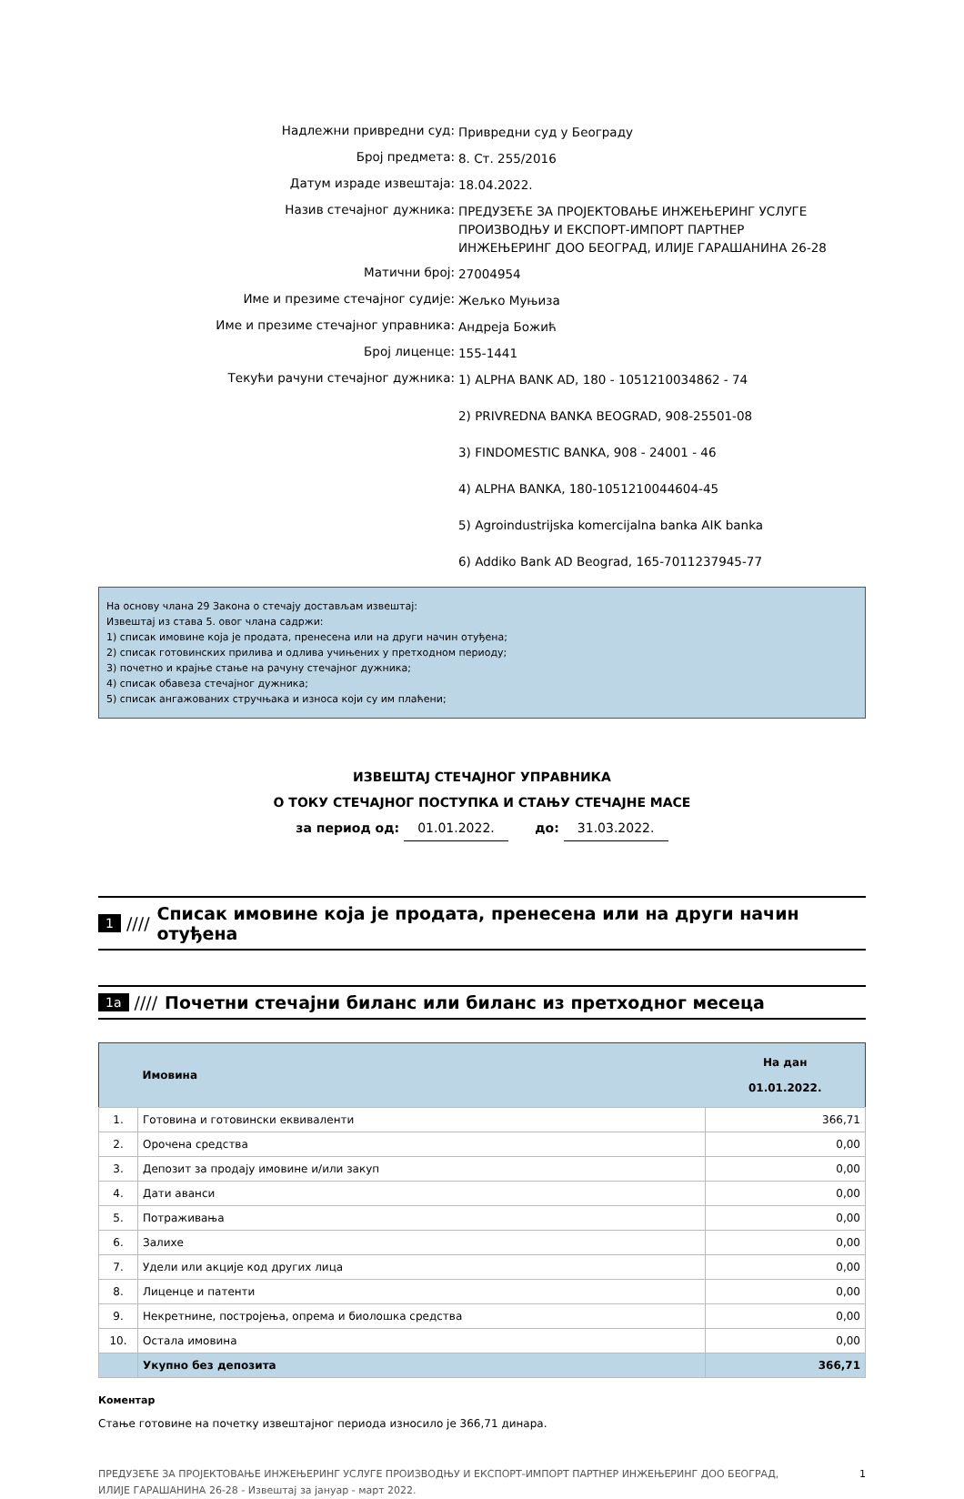Надлежни привредни суд:
Привредни суд у Београду
Број предмета:
8. Ст. 255/2016
Датум израде извештаја:
18.04.2022.
Назив стечајног дужника:
ПРЕДУЗЕЋЕ ЗА ПРОЈЕКТОВАЊЕ ИНЖЕЊЕРИНГ УСЛУГЕ
ПРОИЗВОДЊУ И ЕКСПОРТ-ИМПОРТ ПАРТНЕР
ИНЖЕЊЕРИНГ ДОО БЕОГРАД, ИЛИЈЕ ГАРАШАНИНА 26-28
Матични број:
27004954
Име и презиме стечајног судије:
Жељко Муњиза
Име и презиме стечајног управника:
Андреја Божић
Број лиценце:
155-1441
Текући рачуни стечајног дужника:
1) ALPHA BANK AD, 180 - 1051210034862 - 74
2) PRIVREDNA BANKA BEOGRAD, 908-25501-08
3) FINDOMESTIC BANKA, 908 - 24001 - 46
4) ALPHA BANKA, 180-1051210044604-45
5) Agroindustrijska komercijalna banka AIK banka
6) Addiko Bank AD Beograd, 165-7011237945-77
На основу члана 29 Закона о стечају достављам извештај:
Извештај из става 5. овог члана садржи:
1) списак имовине која је продата, пренесена или на други начин отуђена;
2) списак готовинских прилива и одлива учињених у претходном периоду;
3) почетно и крајње стање на рачуну стечајног дужника;
4) списак обавеза стечајног дужника;
5) списак ангажованих стручњака и износа који су им плаћени;
ИЗВЕШТАЈ СТЕЧАЈНОГ УПРАВНИКА
О ТОКУ СТЕЧАЈНОГ ПОСТУПКА И СТАЊУ СТЕЧАЈНЕ МАСЕ
за период од: 01.01.2022. до: 31.03.2022.
1 //// Списак имовине која је продата, пренесена или на други начин отуђена
1а //// Почетни стечајни биланс или биланс из претходног месеца
| | Имовина | На дан 01.01.2022. |
| --- | --- | --- |
| 1. | Готовина и готовински еквиваленти | 366,71 |
| 2. | Орочена средства | 0,00 |
| 3. | Депозит за продају имовине и/или закуп | 0,00 |
| 4. | Дати аванси | 0,00 |
| 5. | Потраживања | 0,00 |
| 6. | Залихе | 0,00 |
| 7. | Удели или акције код других лица | 0,00 |
| 8. | Лиценце и патенти | 0,00 |
| 9. | Некретнине, постројења, опрема и биолошка средства | 0,00 |
| 10. | Остала имовина | 0,00 |
| | Укупно без депозита | 366,71 |
Коментар
Стање готовине на почетку извештајног периода износило је 366,71 динара.
ПРЕДУЗЕЋЕ ЗА ПРОЈЕКТОВАЊЕ ИНЖЕЊЕРИНГ УСЛУГЕ ПРОИЗВОДЊУ И ЕКСПОРТ-ИМПОРТ ПАРТНЕР ИНЖЕЊЕРИНГ ДОО БЕОГРАД,
ИЛИЈЕ ГАРАШАНИНА 26-28 - Извештај за јануар - март 2022.
1